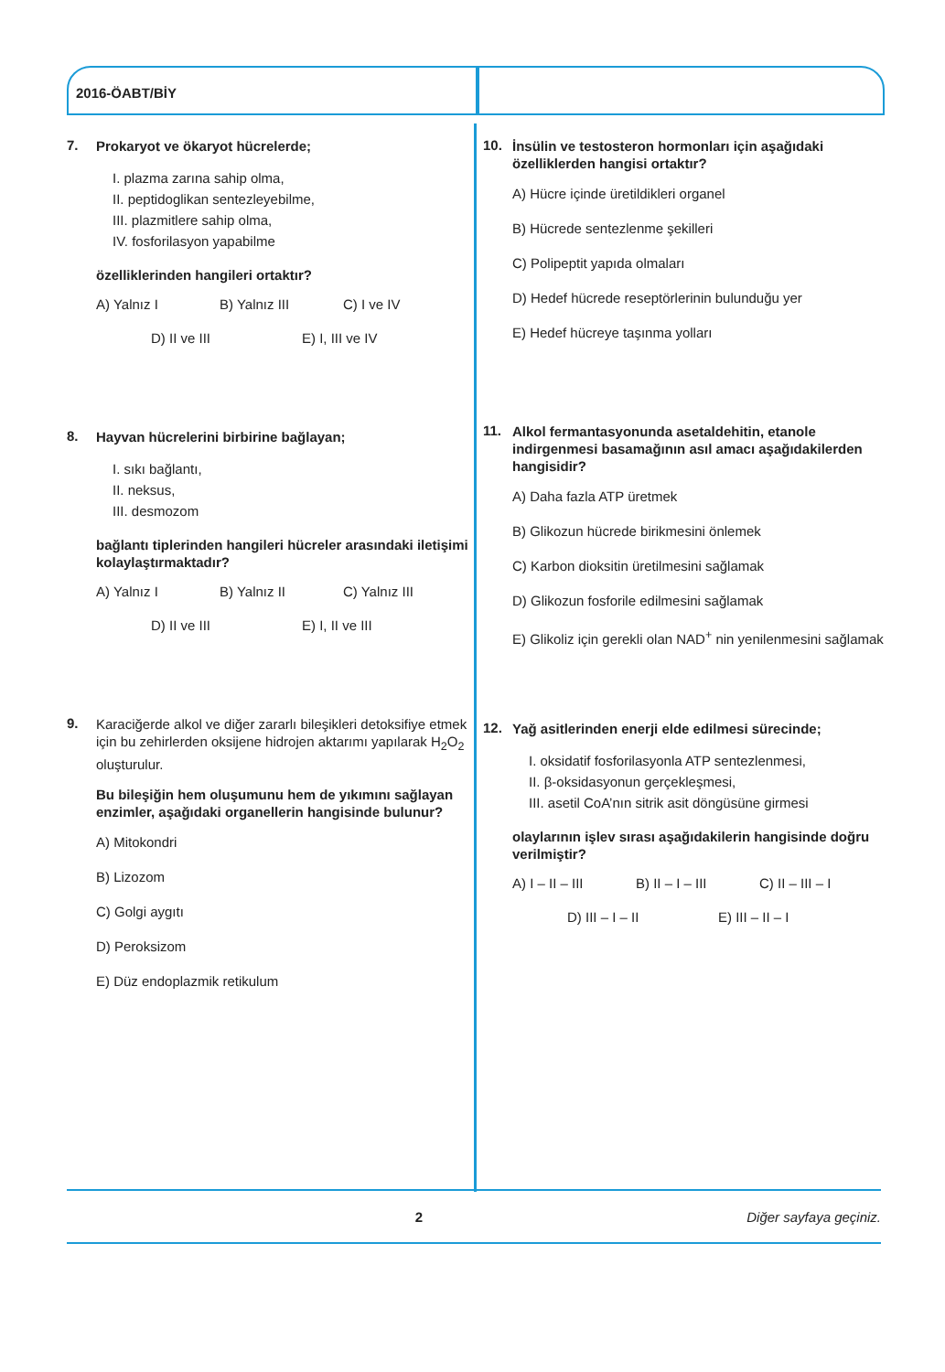2016-ÖABT/BİY
7.
Prokaryot ve ökaryot hücrelerde;
I. plazma zarına sahip olma,
II. peptidoglikan sentezleyebilme,
III. plazmitlere sahip olma,
IV. fosforilasyon yapabilme
özelliklerinden hangileri ortaktır?
A) Yalnız I B) Yalnız III C) I ve IV
D) II ve III E) I, III ve IV
8.
Hayvan hücrelerini birbirine bağlayan;
I. sıkı bağlantı,
II. neksus,
III. desmozom
bağlantı tiplerinden hangileri hücreler arasındaki iletişimi kolaylaştırmaktadır?
A) Yalnız I B) Yalnız II C) Yalnız III
D) II ve III E) I, II ve III
9.
Karaciğerde alkol ve diğer zararlı bileşikleri detoksifiye etmek için bu zehirlerden oksijene hidrojen aktarımı yapılarak H<sub>2</sub>O<sub>2</sub> oluşturulur.
Bu bileşiğin hem oluşumunu hem de yıkımını sağlayan enzimler, aşağıdaki organellerin hangisinde bulunur?
A) Mitokondri
B) Lizozom
C) Golgi aygıtı
D) Peroksizom
E) Düz endoplazmik retikulum
10.
İnsülin ve testosteron hormonları için aşağıdaki özelliklerden hangisi ortaktır?
A) Hücre içinde üretildikleri organel
B) Hücrede sentezlenme şekilleri
C) Polipeptit yapıda olmaları
D) Hedef hücrede reseptörlerinin bulunduğu yer
E) Hedef hücreye taşınma yolları
11.
Alkol fermantasyonunda asetaldehitin, etanole indirgenmesi basamağının asıl amacı aşağıdakilerden hangisidir?
A) Daha fazla ATP üretmek
B) Glikozun hücrede birikmesini önlemek
C) Karbon dioksitin üretilmesini sağlamak
D) Glikozun fosforile edilmesini sağlamak
E) Glikoliz için gerekli olan NAD<sup>+</sup> nin yenilenmesini sağlamak
12.
Yağ asitlerinden enerji elde edilmesi sürecinde;
I. oksidatif fosforilasyonla ATP sentezlenmesi,
II. β-oksidasyonun gerçekleşmesi,
III. asetil CoA’nın sitrik asit döngüsüne girmesi
olaylarının işlev sırası aşağıdakilerin hangisinde doğru verilmiştir?
A) I – II – III B) II – I – III C) II – III – I
D) III – I – II E) III – II – I
2 Diğer sayfaya geçiniz.